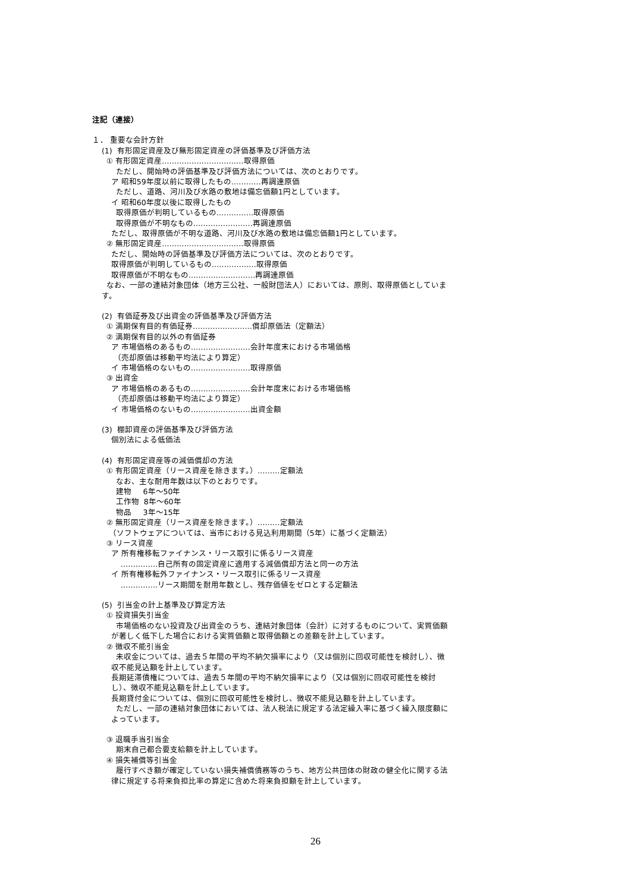注記（連接）
１． 重要な会計方針
(1) 有形固定資産及び無形固定資産の評価基準及び評価方法
① 有形固定資産……………………………取得原価
ただし、開始時の評価基準及び評価方法については、次のとおりです。
ア 昭和59年度以前に取得したもの…………再調達原価
ただし、道路、河川及び水路の敷地は備忘価額1円としています。
イ 昭和60年度以後に取得したもの
取得原価が判明しているもの……………取得原価
取得原価が不明なもの……………………再調達原価
ただし、取得原価が不明な道路、河川及び水路の敷地は備忘価額1円としています。
② 無形固定資産……………………………取得原価
ただし、開始時の評価基準及び評価方法については、次のとおりです。
取得原価が判明しているもの………………取得原価
取得原価が不明なもの………………………再調達原価
なお、一部の連結対象団体（地方三公社、一般財団法人）においては、原則、取得原価としていま
す。
(2) 有価証券及び出資金の評価基準及び評価方法
① 満期保有目的有価証券……………………償却原価法（定額法）
② 満期保有目的以外の有価証券
ア 市場価格のあるもの……………………会計年度末における市場価格
（売却原価は移動平均法により算定）
イ 市場価格のないもの……………………取得原価
③ 出資金
ア 市場価格のあるもの……………………会計年度末における市場価格
（売却原価は移動平均法により算定）
イ 市場価格のないもの……………………出資金額
(3) 棚卸資産の評価基準及び評価方法
個別法による低価法
(4) 有形固定資産等の減価償却の方法
① 有形固定資産（リース資産を除きます。）………定額法
なお、主な耐用年数は以下のとおりです。
建物 6年～50年
工作物 8年～60年
物品 3年～15年
② 無形固定資産（リース資産を除きます。）………定額法
（ソフトウェアについては、当市における見込利用期間（5年）に基づく定額法）
③ リース資産
ア 所有権移転ファイナンス・リース取引に係るリース資産
……………自己所有の固定資産に適用する減価償却方法と同一の方法
イ 所有権移転外ファイナンス・リース取引に係るリース資産
……………リース期間を耐用年数とし、残存価値をゼロとする定額法
(5) 引当金の計上基準及び算定方法
① 投資損失引当金
市場価格のない投資及び出資金のうち、連結対象団体（会計）に対するものについて、実質価額
が著しく低下した場合における実質価額と取得価額との差額を計上しています。
② 徴収不能引当金
未収金については、過去５年間の平均不納欠損率により（又は個別に回収可能性を検討し）、徴
収不能見込額を計上しています。
長期延滞債権については、過去５年間の平均不納欠損率により（又は個別に回収可能性を検討
し）、徴収不能見込額を計上しています。
長期貸付金については、個別に回収可能性を検討し、徴収不能見込額を計上しています。
ただし、一部の連結対象団体においては、法人税法に規定する法定繰入率に基づく繰入限度額に
よっています。
③ 退職手当引当金
期末自己都合要支給額を計上しています。
④ 損失補償等引当金
履行すべき額が確定していない損失補償債務等のうち、地方公共団体の財政の健全化に関する法
律に規定する将来負担比率の算定に含めた将来負担額を計上しています。
26